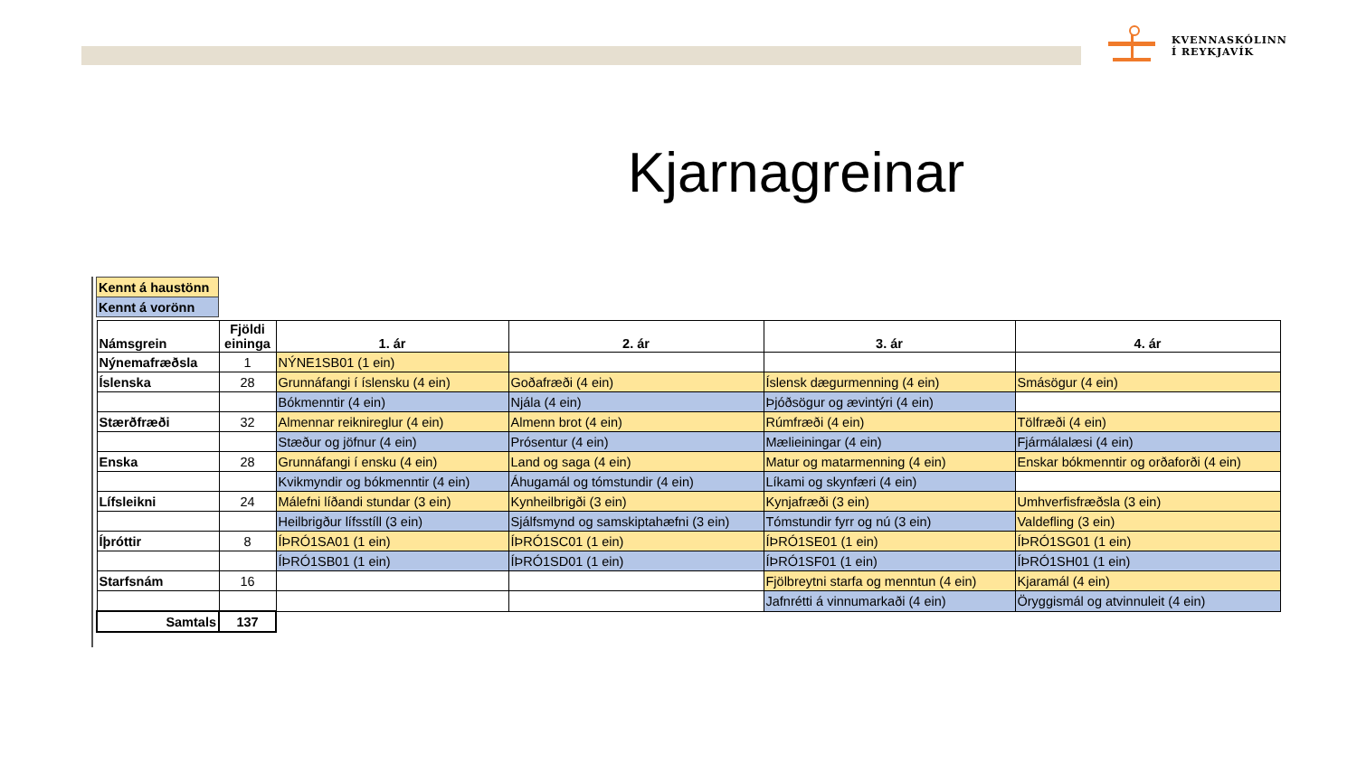KVENNASKÓLINN
Í REYKJAVÍK
Kjarnagreinar
| Kennt á haustönn |
| Kennt á vorönn |
| Námsgrein | Fjöldi eininga | 1. ár | 2. ár | 3. ár | 4. ár |
| --- | --- | --- | --- | --- | --- |
| Nýnemafræðsla | 1 | NÝNE1SB01 (1 ein) | | | |
| Íslenska | 28 | Grunnáfangi í íslensku (4 ein) | Goðafræði (4 ein) | Íslensk dægurmenning (4 ein) | Smásögur (4 ein) |
| | | Bókmenntir (4 ein) | Njála (4 ein) | Þjóðsögur og ævintýri (4 ein) | |
| Stærðfræði | 32 | Almennar reiknireglur (4 ein) | Almenn brot (4 ein) | Rúmfræði (4 ein) | Tölfræði (4 ein) |
| | | Stæður og jöfnur (4 ein) | Prósentur (4 ein) | Mælieiningar (4 ein) | Fjármálalæsi (4 ein) |
| Enska | 28 | Grunnáfangi í ensku (4 ein) | Land og saga (4 ein) | Matur og matarmenning (4 ein) | Enskar bókmenntir og orðaforði (4 ein) |
| | | Kvikmyndir og bókmenntir (4 ein) | Áhugamál og tómstundir (4 ein) | Líkami og skynfæri (4 ein) | |
| Lífsleikni | 24 | Málefni líðandi stundar (3 ein) | Kynheilbrigði (3 ein) | Kynjafræði (3 ein) | Umhverfisfræðsla (3 ein) |
| | | Heilbrigður lífsstíll (3 ein) | Sjálfsmynd og samskiptahæfni (3 ein) | Tómstundir fyrr og nú (3 ein) | Valdefling (3 ein) |
| Íþróttir | 8 | ÍÞRÓ1SA01 (1 ein) | ÍÞRÓ1SC01 (1 ein) | ÍÞRÓ1SE01 (1 ein) | ÍÞRÓ1SG01 (1 ein) |
| | | ÍÞRÓ1SB01 (1 ein) | ÍÞRÓ1SD01 (1 ein) | ÍÞRÓ1SF01 (1 ein) | ÍÞRÓ1SH01 (1 ein) |
| Starfsnám | 16 | | | Fjölbreytni starfa og menntun (4 ein) | Kjaramál (4 ein) |
| | | | | Jafnrétti á vinnumarkaði (4 ein) | Öryggismál og atvinnuleit (4 ein) |
| Samtals | 137 | | | | |